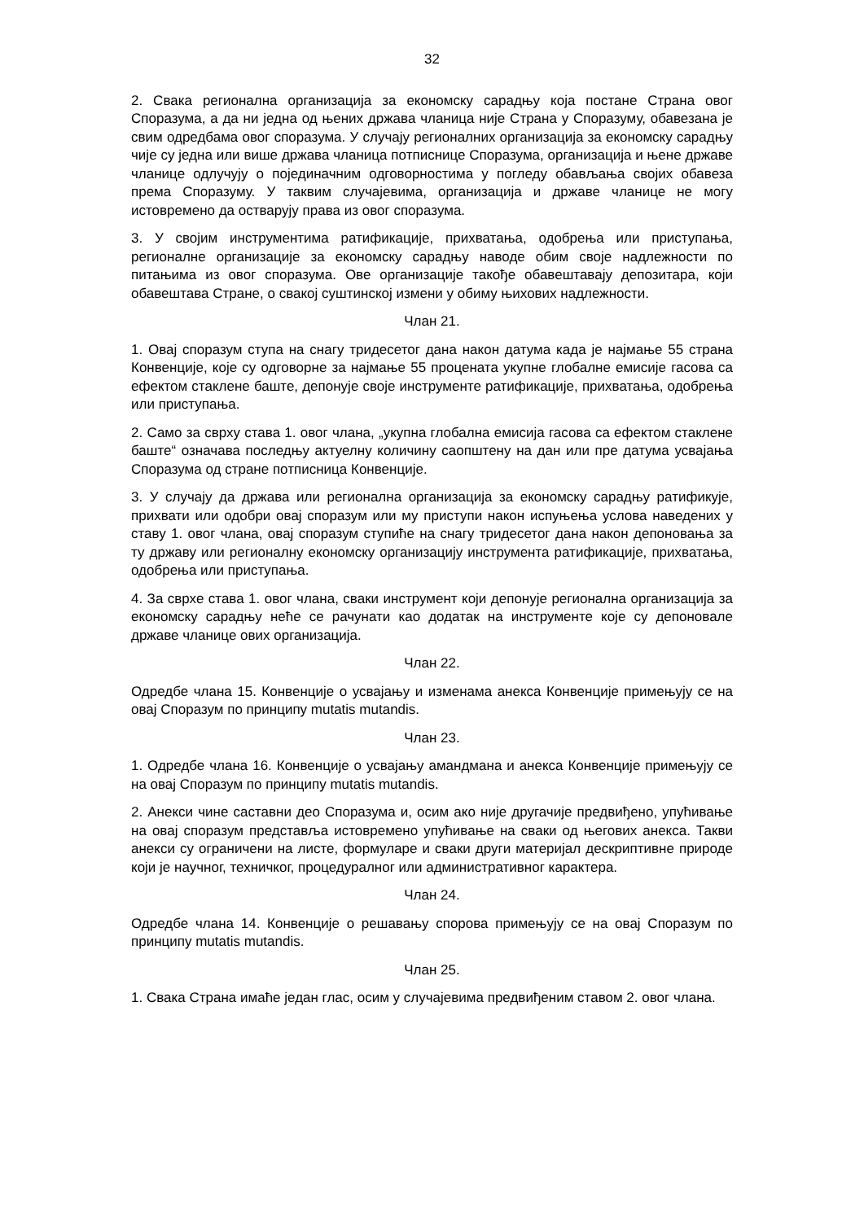32
2. Свака регионална организација за економску сарадњу која постане Страна овог Споразума, а да ни једна од њених држава чланица није Страна у Споразуму, обавезана је свим одредбама овог споразума. У случају регионалних организација за економску сарадњу чије су једна или више држава чланица потписнице Споразума, организација и њене државе чланице одлучују о појединачним одговорностима у погледу обављања својих обавеза према Споразуму. У таквим случајевима, организација и државе чланице не могу истовремено да остварују права из овог споразума.
3. У својим инструментима ратификације, прихватања, одобрења или приступања, регионалне организације за економску сарадњу наводе обим своје надлежности по питањима из овог споразума. Ове организације такође обавештавају депозитара, који обавештава Стране, о свакој суштинској измени у обиму њихових надлежности.
Члан 21.
1. Овај споразум ступа на снагу тридесетог дана након датума када је најмање 55 страна Конвенције, које су одговорне за најмање 55 процената укупне глобалне емисије гасова са ефектом стаклене баште, депонује своје инструменте ратификације, прихватања, одобрења или приступања.
2. Само за сврху става 1. овог члана, „укупна глобална емисија гасова са ефектом стаклене баште“ означава последњу актуелну количину саопштену на дан или пре датума усвајања Споразума од стране потписница Конвенције.
3. У случају да држава или регионална организација за економску сарадњу ратификује, прихвати или одобри овај споразум или му приступи након испуњења услова наведених у ставу 1. овог члана, овај споразум ступиће на снагу тридесетог дана након депоновања за ту државу или регионалну економску организацију инструмента ратификације, прихватања, одобрења или приступања.
4. За сврхе става 1. овог члана, сваки инструмент који депонује регионална организација за економску сарадњу неће се рачунати као додатак на инструменте које су депоновале државе чланице ових организација.
Члан 22.
Одредбе члана 15. Конвенције о усвајању и изменама анекса Конвенције примењују се на овај Споразум по принципу mutatis mutandis.
Члан 23.
1. Одредбе члана 16. Конвенције о усвајању амандмана и анекса Конвенције примењују се на овај Споразум по принципу mutatis mutandis.
2. Анекси чине саставни део Споразума и, осим ако није другачије предвиђено, упућивање на овај споразум представља истовремено упућивање на сваки од његових анекса. Такви анекси су ограничени на листе, формуларе и сваки други материјал дескриптивне природе који је научног, техничког, процедуралног или административног карактера.
Члан 24.
Одредбе члана 14. Конвенције о решавању спорова примењују се на овај Споразум по принципу mutatis mutandis.
Члан 25.
1. Свака Страна имаће један глас, осим у случајевима предвиђеним ставом 2. овог члана.